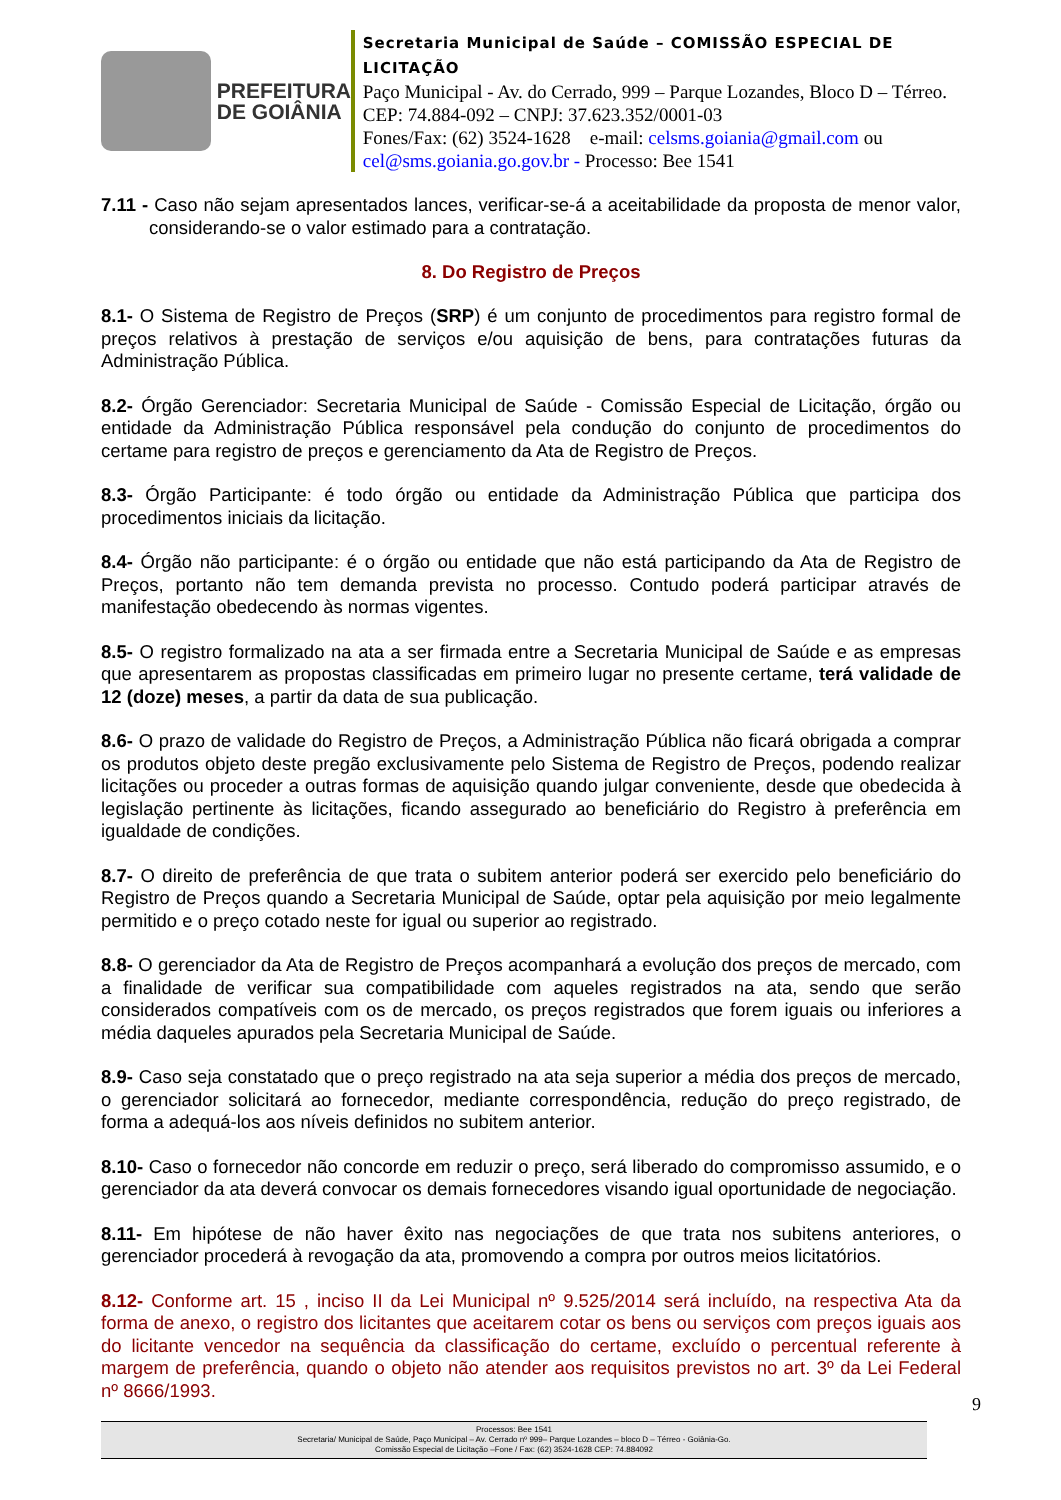PREFEITURA
DE GOIÂNIA
Secretaria Municipal de Saúde – COMISSÃO ESPECIAL DE LICITAÇÃO
Paço Municipal - Av. do Cerrado, 999 – Parque Lozandes, Bloco D – Térreo. CEP: 74.884-092 – CNPJ: 37.623.352/0001-03
Fones/Fax: (62) 3524-1628 e-mail: celsms.goiania@gmail.com ou cel@sms.goiania.go.gov.br - Processo: Bee 1541
7.11 - Caso não sejam apresentados lances, verificar-se-á a aceitabilidade da proposta de menor valor, considerando-se o valor estimado para a contratação.
8. Do Registro de Preços
8.1- O Sistema de Registro de Preços (SRP) é um conjunto de procedimentos para registro formal de preços relativos à prestação de serviços e/ou aquisição de bens, para contratações futuras da Administração Pública.
8.2- Órgão Gerenciador: Secretaria Municipal de Saúde - Comissão Especial de Licitação, órgão ou entidade da Administração Pública responsável pela condução do conjunto de procedimentos do certame para registro de preços e gerenciamento da Ata de Registro de Preços.
8.3- Órgão Participante: é todo órgão ou entidade da Administração Pública que participa dos procedimentos iniciais da licitação.
8.4- Órgão não participante: é o órgão ou entidade que não está participando da Ata de Registro de Preços, portanto não tem demanda prevista no processo. Contudo poderá participar através de manifestação obedecendo às normas vigentes.
8.5- O registro formalizado na ata a ser firmada entre a Secretaria Municipal de Saúde e as empresas que apresentarem as propostas classificadas em primeiro lugar no presente certame, terá validade de 12 (doze) meses, a partir da data de sua publicação.
8.6- O prazo de validade do Registro de Preços, a Administração Pública não ficará obrigada a comprar os produtos objeto deste pregão exclusivamente pelo Sistema de Registro de Preços, podendo realizar licitações ou proceder a outras formas de aquisição quando julgar conveniente, desde que obedecida à legislação pertinente às licitações, ficando assegurado ao beneficiário do Registro à preferência em igualdade de condições.
8.7- O direito de preferência de que trata o subitem anterior poderá ser exercido pelo beneficiário do Registro de Preços quando a Secretaria Municipal de Saúde, optar pela aquisição por meio legalmente permitido e o preço cotado neste for igual ou superior ao registrado.
8.8- O gerenciador da Ata de Registro de Preços acompanhará a evolução dos preços de mercado, com a finalidade de verificar sua compatibilidade com aqueles registrados na ata, sendo que serão considerados compatíveis com os de mercado, os preços registrados que forem iguais ou inferiores a média daqueles apurados pela Secretaria Municipal de Saúde.
8.9- Caso seja constatado que o preço registrado na ata seja superior a média dos preços de mercado, o gerenciador solicitará ao fornecedor, mediante correspondência, redução do preço registrado, de forma a adequá-los aos níveis definidos no subitem anterior.
8.10- Caso o fornecedor não concorde em reduzir o preço, será liberado do compromisso assumido, e o gerenciador da ata deverá convocar os demais fornecedores visando igual oportunidade de negociação.
8.11- Em hipótese de não haver êxito nas negociações de que trata nos subitens anteriores, o gerenciador procederá à revogação da ata, promovendo a compra por outros meios licitatórios.
8.12- Conforme art. 15 , inciso II da Lei Municipal nº 9.525/2014 será incluído, na respectiva Ata da forma de anexo, o registro dos licitantes que aceitarem cotar os bens ou serviços com preços iguais aos do licitante vencedor na sequência da classificação do certame, excluído o percentual referente à margem de preferência, quando o objeto não atender aos requisitos previstos no art. 3º da Lei Federal nº 8666/1993.
9
Processos: Bee 1541
Secretaria/ Municipal de Saúde, Paço Municipal – Av. Cerrado nº 999– Parque Lozandes – bloco D – Térreo - Goiânia-Go.
Comissão Especial de Licitação –Fone / Fax: (62) 3524-1628 CEP: 74.884092